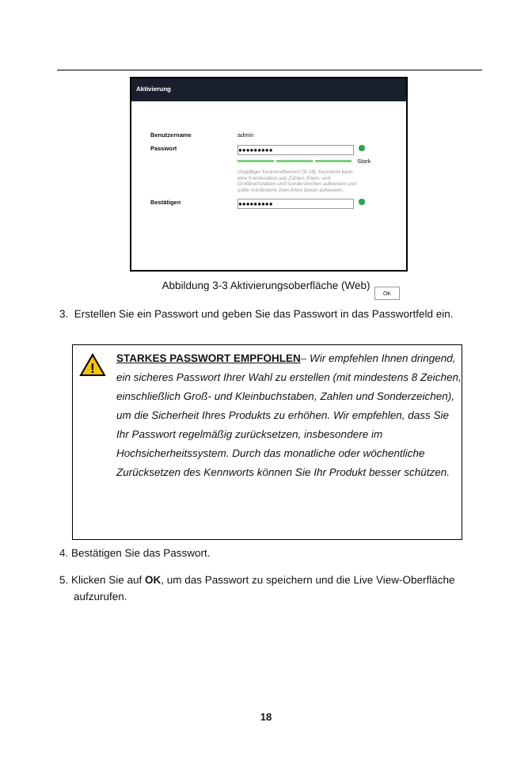Aktivierung
Benutzername admin
Passwort ●●●●●●●●●
Stark
Ungültiger Kennwortbereich [8-16]. Kennwort kann eine Kombination aus Zahlen, Klein- und Großbuchstaben und Sonderzeichen aufweisen und sollte mindestens zwei Arten davon aufweisen.
Bestätigen ●●●●●●●●●
OK
Abbildung 3-3 Aktivierungsoberfläche (Web)
3. Erstellen Sie ein Passwort und geben Sie das Passwort in das Passwortfeld ein.
!
STARKES PASSWORT EMPFOHLEN– Wir empfehlen Ihnen dringend, ein sicheres Passwort Ihrer Wahl zu erstellen (mit mindestens 8 Zeichen, einschließlich Groß- und Kleinbuchstaben, Zahlen und Sonderzeichen), um die Sicherheit Ihres Produkts zu erhöhen. Wir empfehlen, dass Sie Ihr Passwort regelmäßig zurücksetzen, insbesondere im Hochsicherheitssystem. Durch das monatliche oder wöchentliche Zurücksetzen des Kennworts können Sie Ihr Produkt besser schützen.
4. Bestätigen Sie das Passwort.
5. Klicken Sie auf OK, um das Passwort zu speichern und die Live View-Oberfläche aufzurufen.
18